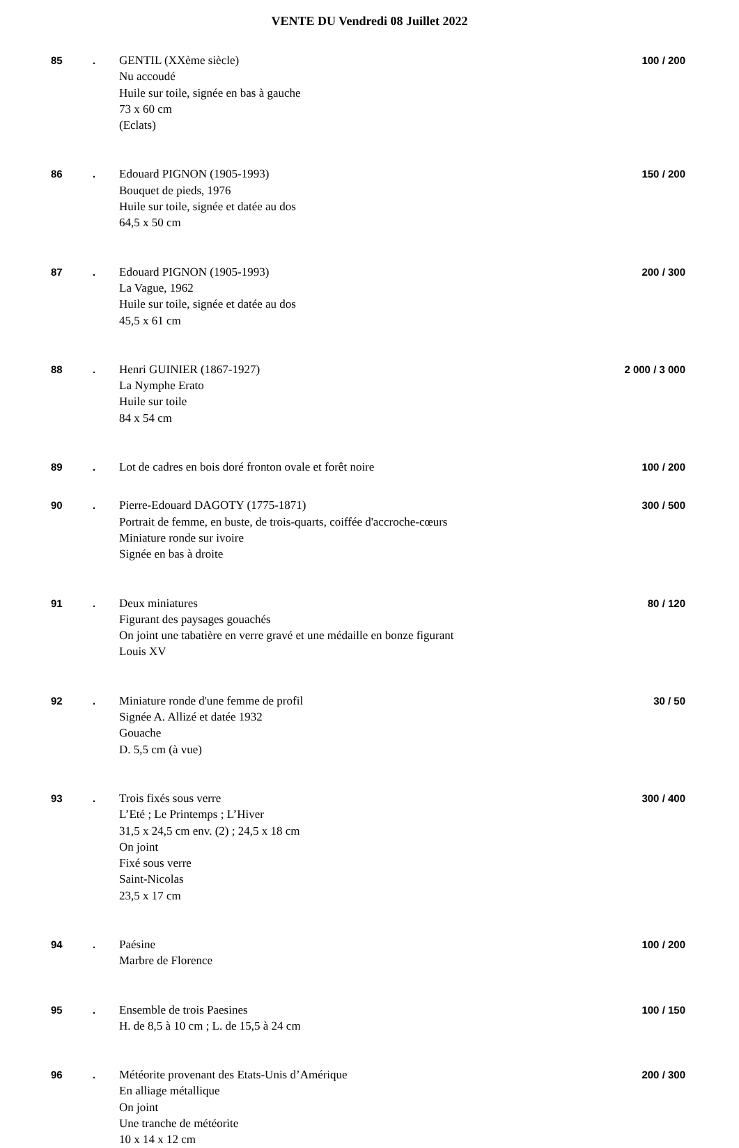VENTE DU Vendredi 08 Juillet 2022
85 . GENTIL (XXème siècle)
Nu accoudé
Huile sur toile, signée en bas à gauche
73 x 60 cm
(Eclats)
100 / 200
86 . Edouard PIGNON (1905-1993)
Bouquet de pieds, 1976
Huile sur toile, signée et datée au dos
64,5 x 50 cm
150 / 200
87 . Edouard PIGNON (1905-1993)
La Vague, 1962
Huile sur toile, signée et datée au dos
45,5 x 61 cm
200 / 300
88 . Henri GUINIER (1867-1927)
La Nymphe Erato
Huile sur toile
84 x 54 cm
2 000 / 3 000
89 . Lot de cadres en bois doré fronton ovale et forêt noire
100 / 200
90 . Pierre-Edouard DAGOTY (1775-1871)
Portrait de femme, en buste, de trois-quarts, coiffée d'accroche-cœurs
Miniature ronde sur ivoire
Signée en bas à droite
300 / 500
91 . Deux miniatures
Figurant des paysages gouachés
On joint une tabatière en verre gravé et une médaille en bonze figurant
Louis XV
80 / 120
92 . Miniature ronde d'une femme de profil
Signée A. Allizé et datée 1932
Gouache
D. 5,5 cm (à vue)
30 / 50
93 . Trois fixés sous verre
L’Eté ; Le Printemps ; L’Hiver
31,5 x 24,5 cm env. (2) ; 24,5 x 18 cm
On joint
Fixé sous verre
Saint-Nicolas
23,5 x 17 cm
300 / 400
94 . Paésine
Marbre de Florence
100 / 200
95 . Ensemble de trois Paesines
H. de 8,5 à 10 cm ; L. de 15,5 à 24 cm
100 / 150
96 . Météorite provenant des Etats-Unis d’Amérique
En alliage métallique
On joint
Une tranche de météorite
10 x 14 x 12 cm
200 / 300